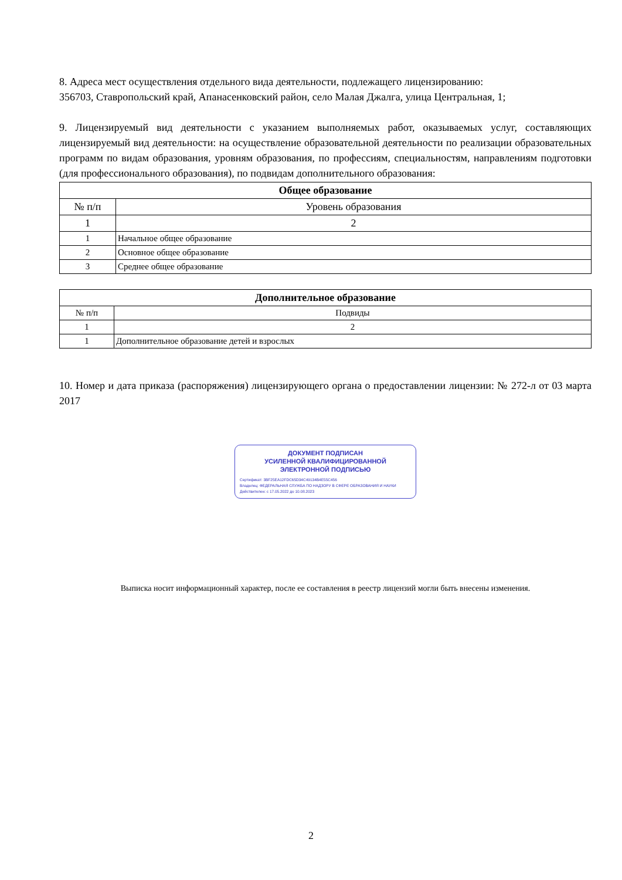8. Адреса мест осуществления отдельного вида деятельности, подлежащего лицензированию:
356703, Ставропольский край, Апанасенковский район, село Малая Джалга, улица Центральная, 1;
9. Лицензируемый вид деятельности с указанием выполняемых работ, оказываемых услуг, составляющих лицензируемый вид деятельности: на осуществление образовательной деятельности по реализации образовательных программ по видам образования, уровням образования, по профессиям, специальностям, направлениям подготовки (для профессионального образования), по подвидам дополнительного образования:
| Общее образование | |
| --- | --- |
| № п/п | Уровень образования |
| 1 | 2 |
| 1 | Начальное общее образование |
| 2 | Основное общее образование |
| 3 | Среднее общее образование |
| Дополнительное образование | |
| --- | --- |
| № п/п | Подвиды |
| 1 | 2 |
| 1 | Дополнительное образование детей и взрослых |
10. Номер и дата приказа (распоряжения) лицензирующего органа о предоставлении лицензии: № 272-л от 03 марта 2017
ДОКУМЕНТ ПОДПИСАН
УСИЛЕННОЙ КВАЛИФИЦИРОВАННОЙ
ЭЛЕКТРОННОЙ ПОДПИСЬЮ
Сертификат: 3BF25EA12FDC65D34C49134B4E55C456
Владелец: ФЕДЕРАЛЬНАЯ СЛУЖБА ПО НАДЗОРУ В СФЕРЕ ОБРАЗОВАНИЯ И НАУКИ
Действителен: с 17.05.2022 до 10.08.2023
Выписка носит информационный характер, после ее составления в реестр лицензий могли быть внесены изменения.
2